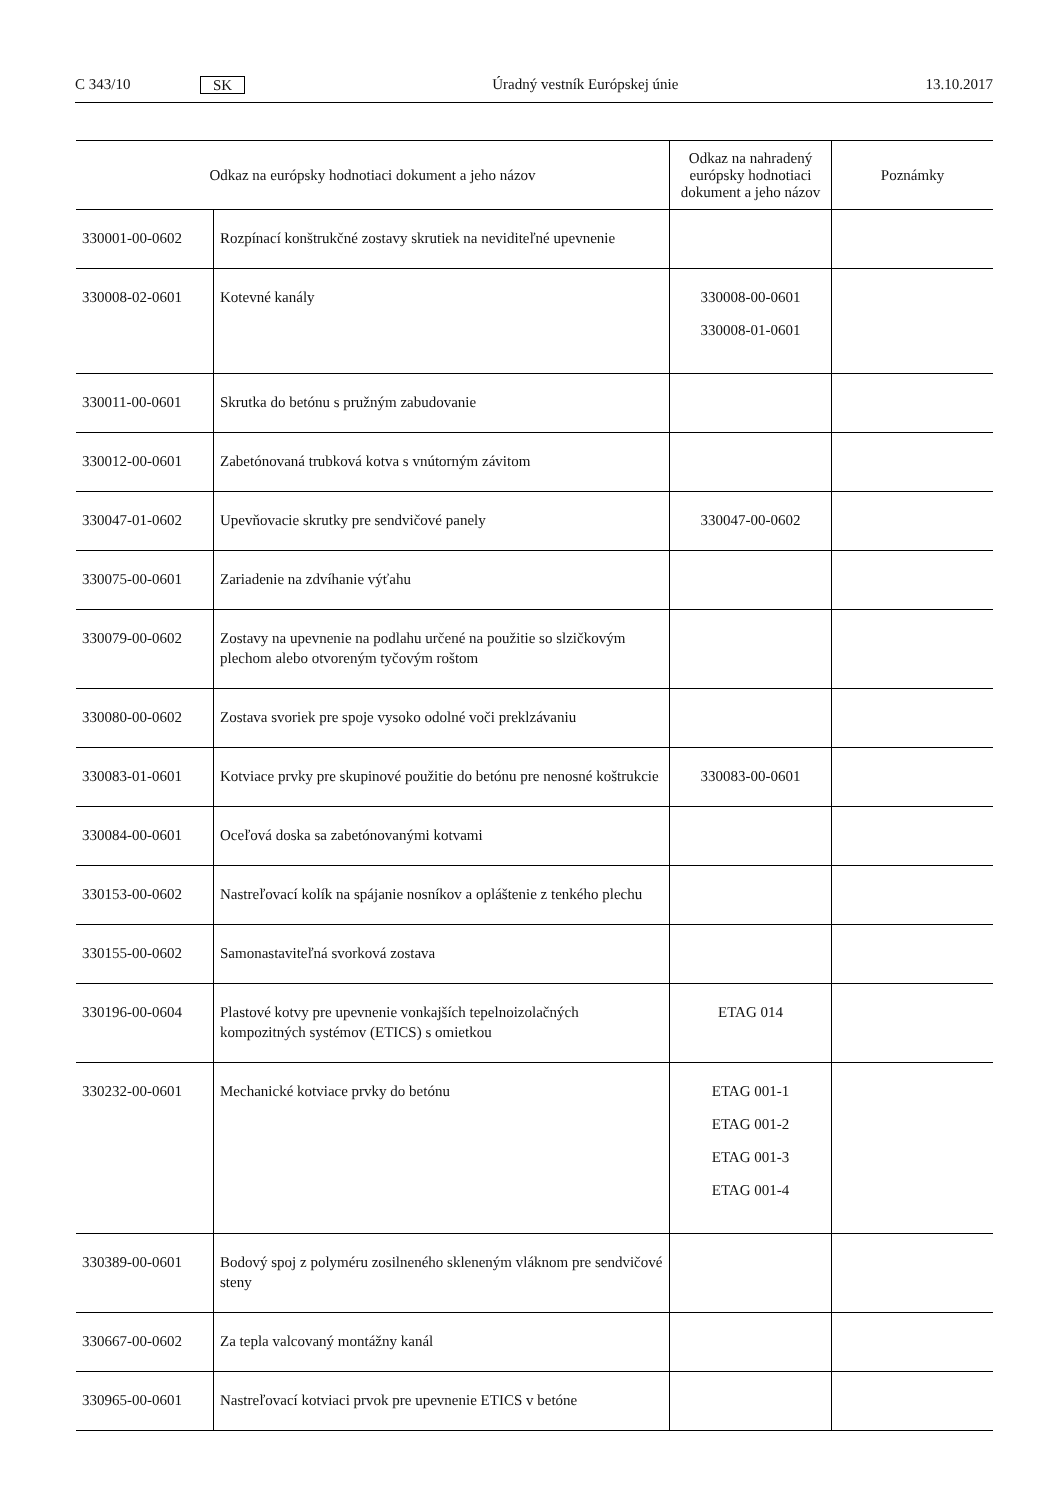C 343/10 SK Úradný vestník Európskej únie 13.10.2017
| Odkaz na európsky hodnotiaci dokument a jeho názov | | Odkaz na nahradený európsky hodnotiaci dokument a jeho názov | Poznámky |
| --- | --- | --- | --- |
| 330001-00-0602 | Rozpínací konštrukčné zostavy skrutiek na neviditeľné upevnenie | | |
| 330008-02-0601 | Kotevné kanály | 330008-00-0601 330008-01-0601 | |
| 330011-00-0601 | Skrutka do betónu s pružným zabudovanie | | |
| 330012-00-0601 | Zabetónovaná trubková kotva s vnútorným závitom | | |
| 330047-01-0602 | Upevňovacie skrutky pre sendvičové panely | 330047-00-0602 | |
| 330075-00-0601 | Zariadenie na zdvíhanie výťahu | | |
| 330079-00-0602 | Zostavy na upevnenie na podlahu určené na použitie so slzičkovým plechom alebo otvoreným tyčovým roštom | | |
| 330080-00-0602 | Zostava svoriek pre spoje vysoko odolné voči preklzávaniu | | |
| 330083-01-0601 | Kotviace prvky pre skupinové použitie do betónu pre nenosné koštrukcie | 330083-00-0601 | |
| 330084-00-0601 | Oceľová doska sa zabetónovanými kotvami | | |
| 330153-00-0602 | Nastreľovací kolík na spájanie nosníkov a opláštenie z tenkého plechu | | |
| 330155-00-0602 | Samonastaviteľná svorková zostava | | |
| 330196-00-0604 | Plastové kotvy pre upevnenie vonkajších tepelnoizolačných kompozitných systémov (ETICS) s omietkou | ETAG 014 | |
| 330232-00-0601 | Mechanické kotviace prvky do betónu | ETAG 001-1 ETAG 001-2 ETAG 001-3 ETAG 001-4 | |
| 330389-00-0601 | Bodový spoj z polyméru zosilneného skleneným vláknom pre sendvičové steny | | |
| 330667-00-0602 | Za tepla valcovaný montážny kanál | | |
| 330965-00-0601 | Nastreľovací kotviaci prvok pre upevnenie ETICS v betóne | | |